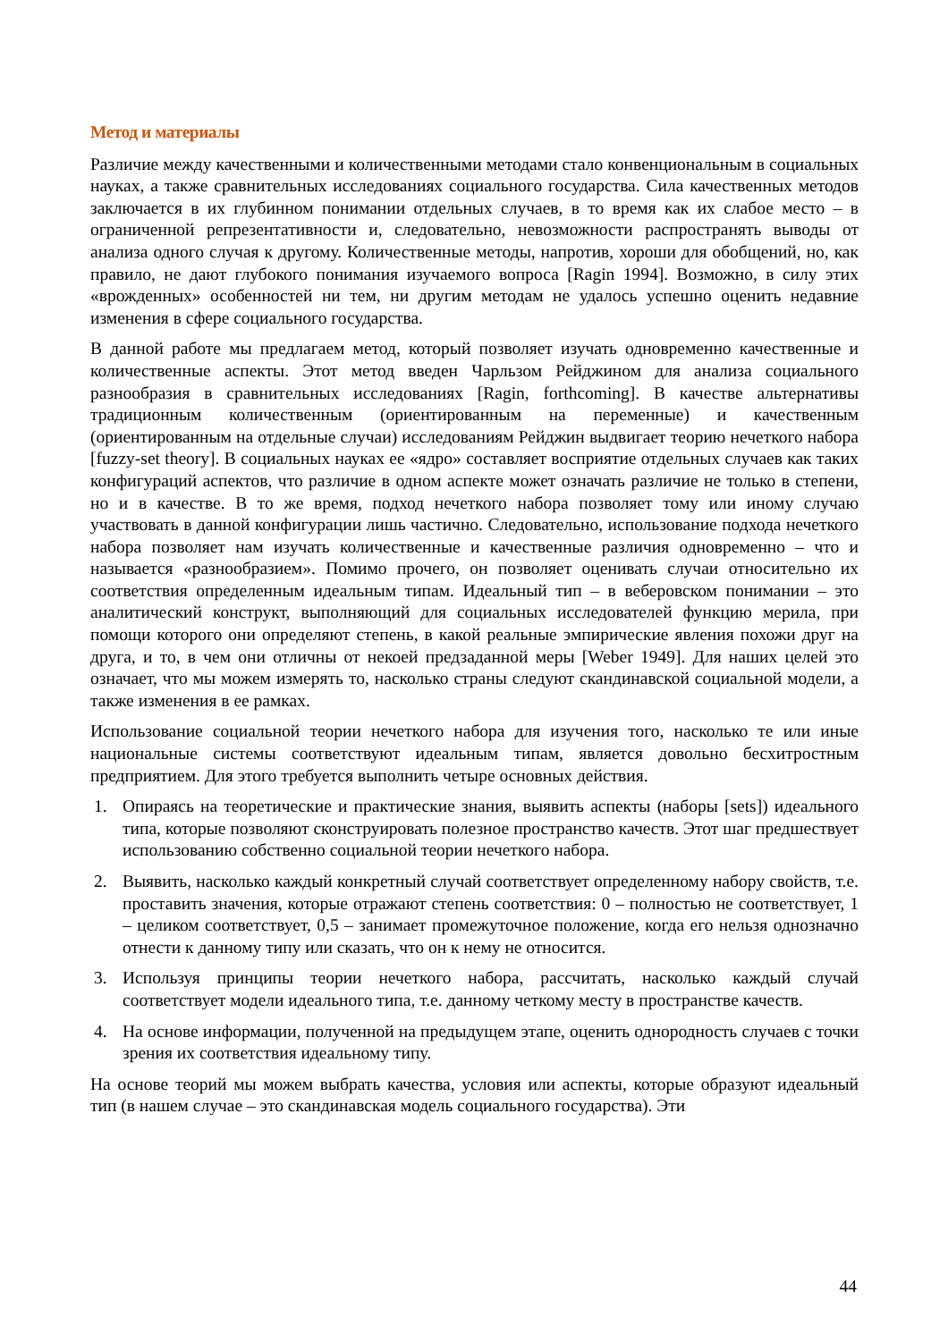Метод и материалы
Различие между качественными и количественными методами стало конвенциональным в социальных науках, а также сравнительных исследованиях социального государства. Сила качественных методов заключается в их глубинном понимании отдельных случаев, в то время как их слабое место – в ограниченной репрезентативности и, следовательно, невозможности распространять выводы от анализа одного случая к другому. Количественные методы, напротив, хороши для обобщений, но, как правило, не дают глубокого понимания изучаемого вопроса [Ragin 1994]. Возможно, в силу этих «врожденных» особенностей ни тем, ни другим методам не удалось успешно оценить недавние изменения в сфере социального государства.
В данной работе мы предлагаем метод, который позволяет изучать одновременно качественные и количественные аспекты. Этот метод введен Чарльзом Рейджином для анализа социального разнообразия в сравнительных исследованиях [Ragin, forthcoming]. В качестве альтернативы традиционным количественным (ориентированным на переменные) и качественным (ориентированным на отдельные случаи) исследованиям Рейджин выдвигает теорию нечеткого набора [fuzzy-set theory]. В социальных науках ее «ядро» составляет восприятие отдельных случаев как таких конфигураций аспектов, что различие в одном аспекте может означать различие не только в степени, но и в качестве. В то же время, подход нечеткого набора позволяет тому или иному случаю участвовать в данной конфигурации лишь частично. Следовательно, использование подхода нечеткого набора позволяет нам изучать количественные и качественные различия одновременно – что и называется «разнообразием». Помимо прочего, он позволяет оценивать случаи относительно их соответствия определенным идеальным типам. Идеальный тип – в веберовском понимании – это аналитический конструкт, выполняющий для социальных исследователей функцию мерила, при помощи которого они определяют степень, в какой реальные эмпирические явления похожи друг на друга, и то, в чем они отличны от некоей предзаданной меры [Weber 1949]. Для наших целей это означает, что мы можем измерять то, насколько страны следуют скандинавской социальной модели, а также изменения в ее рамках.
Использование социальной теории нечеткого набора для изучения того, насколько те или иные национальные системы соответствуют идеальным типам, является довольно бесхитростным предприятием. Для этого требуется выполнить четыре основных действия.
1. Опираясь на теоретические и практические знания, выявить аспекты (наборы [sets]) идеального типа, которые позволяют сконструировать полезное пространство качеств. Этот шаг предшествует использованию собственно социальной теории нечеткого набора.
2. Выявить, насколько каждый конкретный случай соответствует определенному набору свойств, т.е. проставить значения, которые отражают степень соответствия: 0 – полностью не соответствует, 1 – целиком соответствует, 0,5 – занимает промежуточное положение, когда его нельзя однозначно отнести к данному типу или сказать, что он к нему не относится.
3. Используя принципы теории нечеткого набора, рассчитать, насколько каждый случай соответствует модели идеального типа, т.е. данному четкому месту в пространстве качеств.
4. На основе информации, полученной на предыдущем этапе, оценить однородность случаев с точки зрения их соответствия идеальному типу.
На основе теорий мы можем выбрать качества, условия или аспекты, которые образуют идеальный тип (в нашем случае – это скандинавская модель социального государства). Эти
44